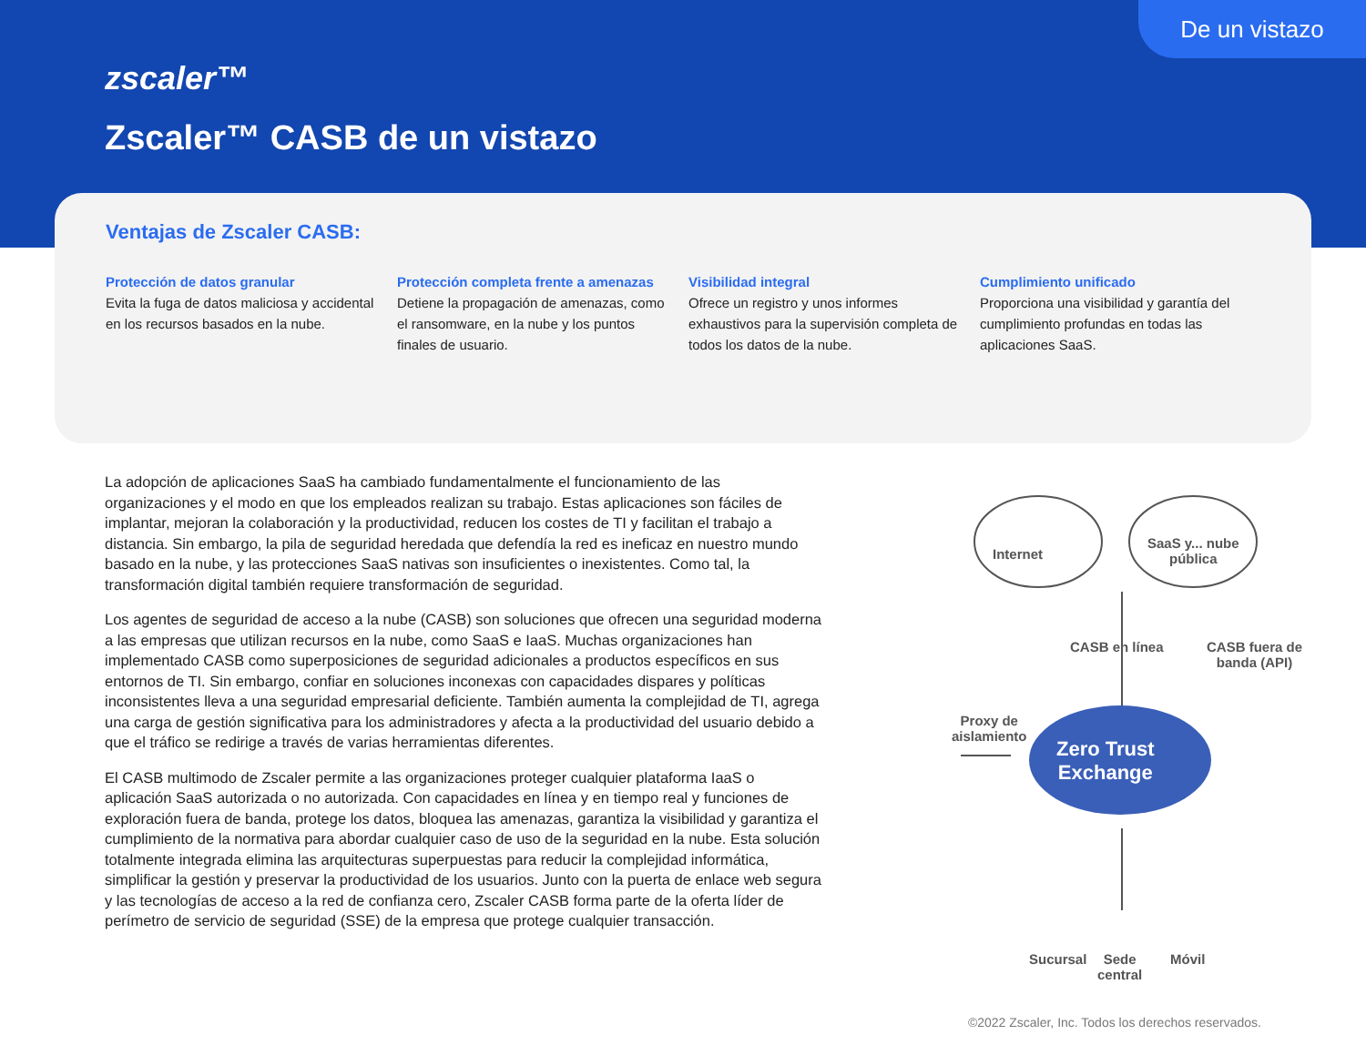De un vistazo
zscaler™
Zscaler™ CASB de un vistazo
Ventajas de Zscaler CASB:
Protección de datos granular
Evita la fuga de datos maliciosa y accidental en los recursos basados en la nube.
Protección completa frente a amenazas
Detiene la propagación de amenazas, como el ransomware, en la nube y los puntos finales de usuario.
Visibilidad integral
Ofrece un registro y unos informes exhaustivos para la supervisión completa de todos los datos de la nube.
Cumplimiento unificado
Proporciona una visibilidad y garantía del cumplimiento profundas en todas las aplicaciones SaaS.
La adopción de aplicaciones SaaS ha cambiado fundamentalmente el funcionamiento de las organizaciones y el modo en que los empleados realizan su trabajo. Estas aplicaciones son fáciles de implantar, mejoran la colaboración y la productividad, reducen los costes de TI y facilitan el trabajo a distancia. Sin embargo, la pila de seguridad heredada que defendía la red es ineficaz en nuestro mundo basado en la nube, y las protecciones SaaS nativas son insuficientes o inexistentes. Como tal, la transformación digital también requiere transformación de seguridad.
Los agentes de seguridad de acceso a la nube (CASB) son soluciones que ofrecen una seguridad moderna a las empresas que utilizan recursos en la nube, como SaaS e IaaS. Muchas organizaciones han implementado CASB como superposiciones de seguridad adicionales a productos específicos en sus entornos de TI. Sin embargo, confiar en soluciones inconexas con capacidades dispares y políticas inconsistentes lleva a una seguridad empresarial deficiente. También aumenta la complejidad de TI, agrega una carga de gestión significativa para los administradores y afecta a la productividad del usuario debido a que el tráfico se redirige a través de varias herramientas diferentes.
El CASB multimodo de Zscaler permite a las organizaciones proteger cualquier plataforma IaaS o aplicación SaaS autorizada o no autorizada. Con capacidades en línea y en tiempo real y funciones de exploración fuera de banda, protege los datos, bloquea las amenazas, garantiza la visibilidad y garantiza el cumplimiento de la normativa para abordar cualquier caso de uso de la seguridad en la nube. Esta solución totalmente integrada elimina las arquitecturas superpuestas para reducir la complejidad informática, simplificar la gestión y preservar la productividad de los usuarios. Junto con la puerta de enlace web segura y las tecnologías de acceso a la red de confianza cero, Zscaler CASB forma parte de la oferta líder de perímetro de servicio de seguridad (SSE) de la empresa que protege cualquier transacción.
Internet
SaaS y... nube
pública
CASB en línea
CASB fuera de
banda (API)
Proxy de
aislamiento
Zero Trust
Exchange
Sucursal
Sede
central
Móvil
©2022 Zscaler, Inc. Todos los derechos reservados.